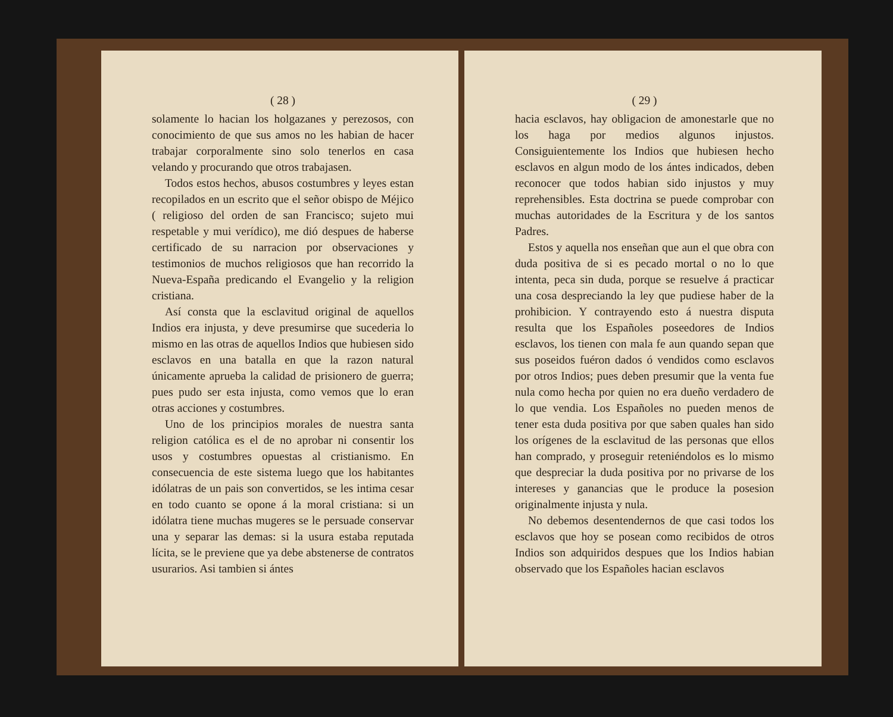( 28 )
solamente lo hacian los holgazanes y perezosos, con conocimiento de que sus amos no les habian de hacer trabajar corporalmente sino solo tenerlos en casa velando y procurando que otros trabajasen.
Todos estos hechos, abusos costumbres y leyes estan recopilados en un escrito que el señor obispo de Méjico ( religioso del orden de san Francisco; sujeto mui respetable y mui verídico), me dió despues de haberse certificado de su narracion por observaciones y testimonios de muchos religiosos que han recorrido la Nueva-España predicando el Evangelio y la religion cristiana.
Así consta que la esclavitud original de aquellos Indios era injusta, y deve presumirse que sucederia lo mismo en las otras de aquellos Indios que hubiesen sido esclavos en una batalla en que la razon natural únicamente aprueba la calidad de prisionero de guerra; pues pudo ser esta injusta, como vemos que lo eran otras acciones y costumbres.
Uno de los principios morales de nuestra santa religion católica es el de no aprobar ni consentir los usos y costumbres opuestas al cristianismo. En consecuencia de este sistema luego que los habitantes idólatras de un pais son convertidos, se les intima cesar en todo cuanto se opone á la moral cristiana: si un idólatra tiene muchas mugeres se le persuade conservar una y separar las demas: si la usura estaba reputada lícita, se le previene que ya debe abstenerse de contratos usurarios. Asi tambien si ántes
( 29 )
hacia esclavos, hay obligacion de amonestarle que no los haga por medios algunos injustos. Consiguientemente los Indios que hubiesen hecho esclavos en algun modo de los ántes indicados, deben reconocer que todos habian sido injustos y muy reprehensibles. Esta doctrina se puede comprobar con muchas autoridades de la Escritura y de los santos Padres.
Estos y aquella nos enseñan que aun el que obra con duda positiva de si es pecado mortal o no lo que intenta, peca sin duda, porque se resuelve á practicar una cosa despreciando la ley que pudiese haber de la prohibicion. Y contrayendo esto á nuestra disputa resulta que los Españoles poseedores de Indios esclavos, los tienen con mala fe aun quando sepan que sus poseidos fuéron dados ó vendidos como esclavos por otros Indios; pues deben presumir que la venta fue nula como hecha por quien no era dueño verdadero de lo que vendia. Los Españoles no pueden menos de tener esta duda positiva por que saben quales han sido los orígenes de la esclavitud de las personas que ellos han comprado, y proseguir reteniéndolos es lo mismo que despreciar la duda positiva por no privarse de los intereses y ganancias que le produce la posesion originalmente injusta y nula.
No debemos desentendernos de que casi todos los esclavos que hoy se posean como recibidos de otros Indios son adquiridos despues que los Indios habian observado que los Españoles hacian esclavos